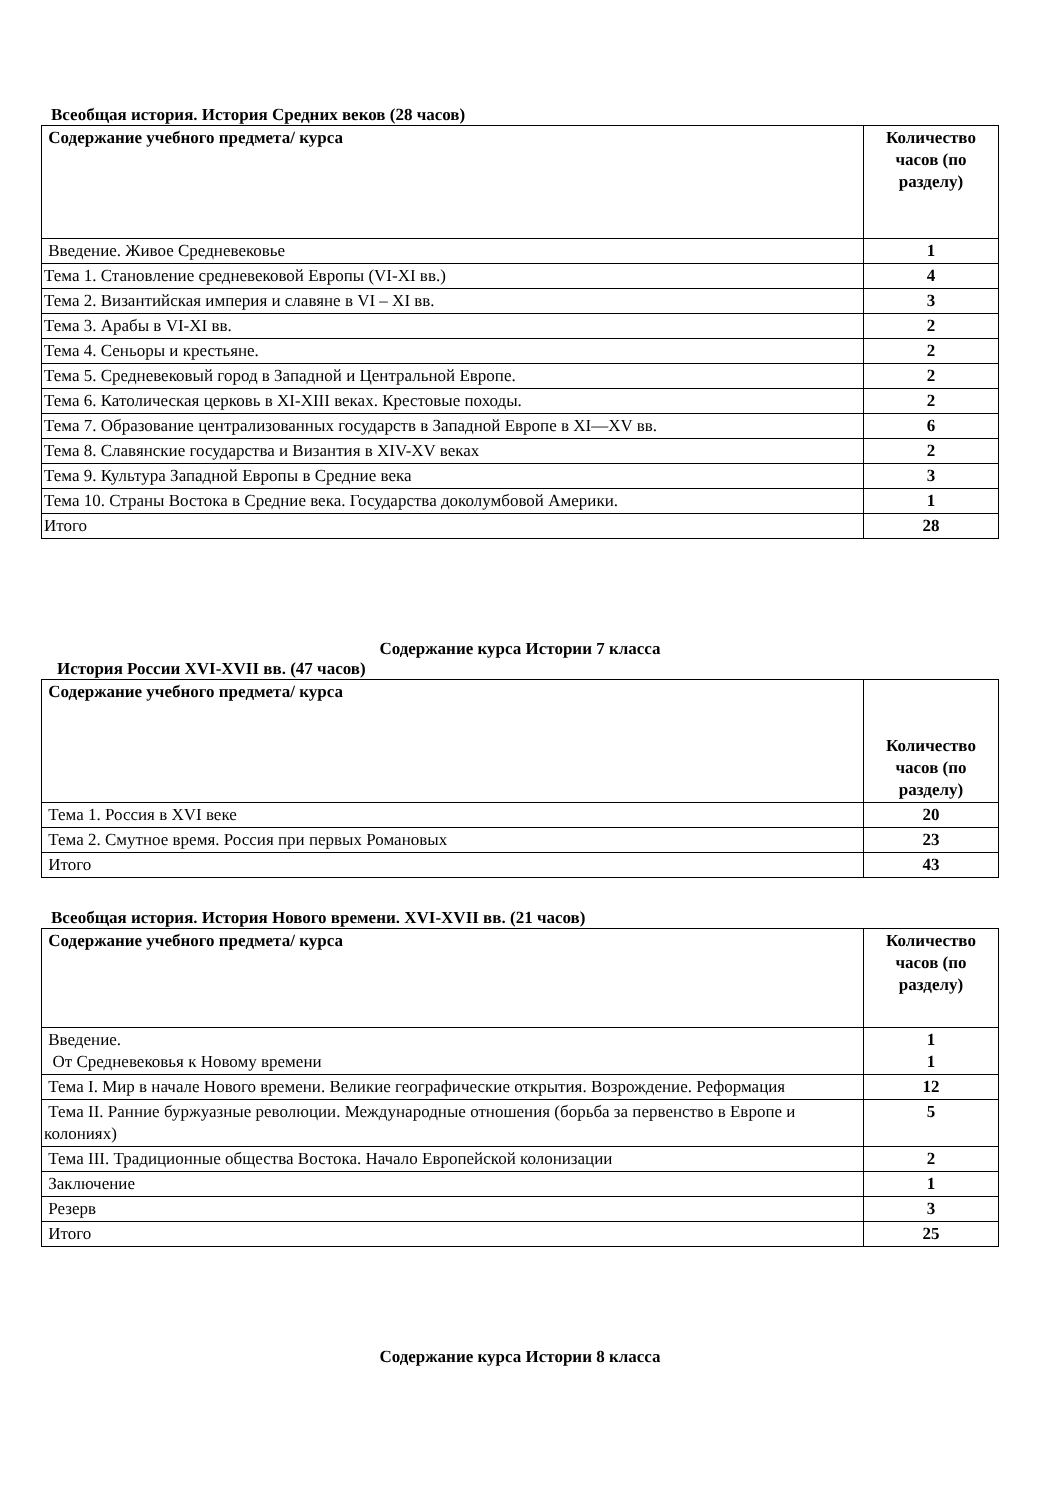Всеобщая история. История Средних веков (28 часов)
| Содержание учебного предмета/ курса | Количество часов (по разделу) |
| --- | --- |
| Введение. Живое Средневековье | 1 |
| Тема 1. Становление средневековой Европы (VI-XI вв.) | 4 |
| Тема 2. Византийская империя и славяне в VI – XI вв. | 3 |
| Тема 3. Арабы в VI-XI вв. | 2 |
| Тема 4. Сеньоры и крестьяне. | 2 |
| Тема 5. Средневековый город в Западной и Центральной Европе. | 2 |
| Тема 6. Католическая церковь в XI-XIII веках. Крестовые походы. | 2 |
| Тема 7. Образование централизованных государств в Западной Европе в XI—XV вв. | 6 |
| Тема 8. Славянские государства и Византия в XIV-XV веках | 2 |
| Тема 9. Культура Западной Европы в Средние века | 3 |
| Тема 10. Страны Востока в Средние века. Государства доколумбовой Америки. | 1 |
| Итого | 28 |
Содержание курса Истории 7 класса
История России XVI-XVII вв. (47 часов)
| Содержание учебного предмета/ курса | Количество часов (по разделу) |
| --- | --- |
| Тема 1. Россия в XVI веке | 20 |
| Тема 2. Смутное время. Россия при первых Романовых | 23 |
| Итого | 43 |
Всеобщая история. История Нового времени. XVI-XVII вв. (21 часов)
| Содержание учебного предмета/ курса | Количество часов (по разделу) |
| --- | --- |
| Введение. От Средневековья к Новому времени | 1 1 |
| Тема I. Мир в начале Нового времени. Великие географические открытия. Возрождение. Реформация | 12 |
| Тема II. Ранние буржуазные революции. Международные отношения (борьба за первенство в Европе и колониях) | 5 |
| Тема III. Традиционные общества Востока. Начало Европейской колонизации | 2 |
| Заключение | 1 |
| Резерв | 3 |
| Итого | 25 |
Содержание курса Истории 8 класса